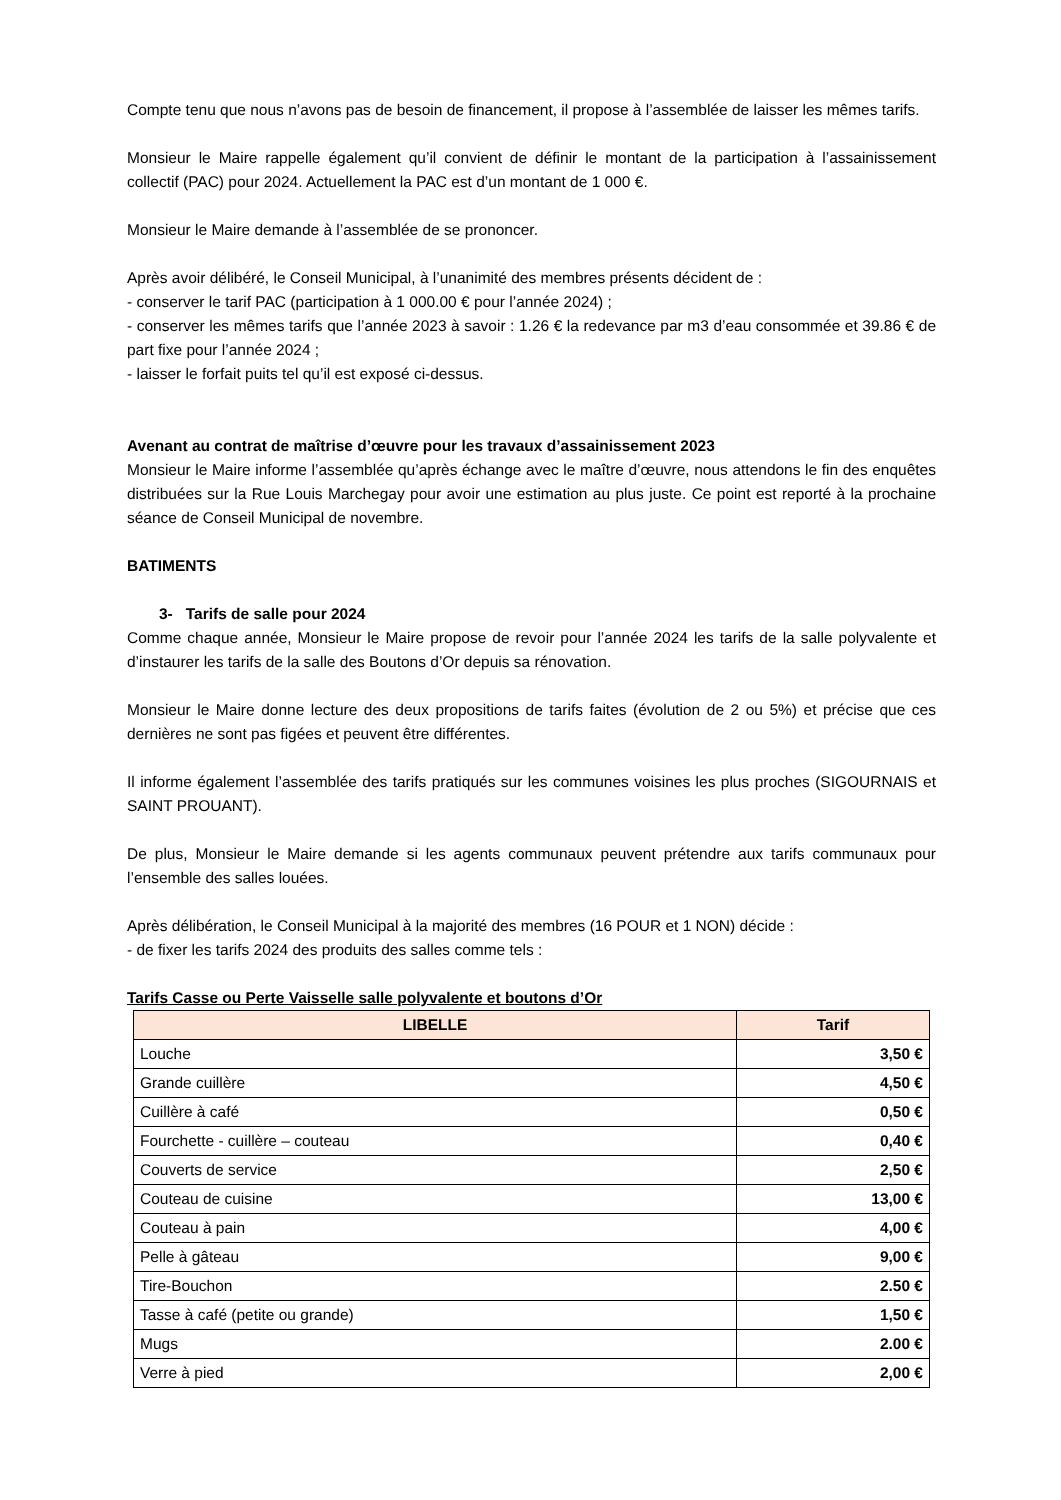Compte tenu que nous n’avons pas de besoin de financement, il propose à l’assemblée de laisser les mêmes tarifs.
Monsieur le Maire rappelle également qu’il convient de définir le montant de la participation à l’assainissement collectif (PAC) pour 2024. Actuellement la PAC est d’un montant de 1 000 €.
Monsieur le Maire demande à l’assemblée de se prononcer.
Après avoir délibéré, le Conseil Municipal, à l’unanimité des membres présents décident de :
- conserver le tarif PAC (participation à 1 000.00 € pour l’année 2024) ;
- conserver les mêmes tarifs que l’année 2023 à savoir : 1.26 € la redevance par m3 d’eau consommée et 39.86 € de part fixe pour l’année 2024 ;
- laisser le forfait puits tel qu’il est exposé ci-dessus.
Avenant au contrat de maîtrise d’œuvre pour les travaux d’assainissement 2023
Monsieur le Maire informe l’assemblée qu’après échange avec le maître d’œuvre, nous attendons le fin des enquêtes distribuées sur la Rue Louis Marchegay pour avoir une estimation au plus juste. Ce point est reporté à la prochaine séance de Conseil Municipal de novembre.
BATIMENTS
3- Tarifs de salle pour 2024
Comme chaque année, Monsieur le Maire propose de revoir pour l’année 2024 les tarifs de la salle polyvalente et d’instaurer les tarifs de la salle des Boutons d’Or depuis sa rénovation.
Monsieur le Maire donne lecture des deux propositions de tarifs faites (évolution de 2 ou 5%) et précise que ces dernières ne sont pas figées et peuvent être différentes.
Il informe également l’assemblée des tarifs pratiqués sur les communes voisines les plus proches (SIGOURNAIS et SAINT PROUANT).
De plus, Monsieur le Maire demande si les agents communaux peuvent prétendre aux tarifs communaux pour l’ensemble des salles louées.
Après délibération, le Conseil Municipal à la majorité des membres (16 POUR et 1 NON) décide :
- de fixer les tarifs 2024 des produits des salles comme tels :
Tarifs Casse ou Perte Vaisselle salle polyvalente et boutons d’Or
| LIBELLE | Tarif |
| --- | --- |
| Louche | 3,50 € |
| Grande cuillère | 4,50 € |
| Cuillère à café | 0,50 € |
| Fourchette - cuillère – couteau | 0,40 € |
| Couverts de service | 2,50 € |
| Couteau de cuisine | 13,00 € |
| Couteau à pain | 4,00 € |
| Pelle à gâteau | 9,00 € |
| Tire-Bouchon | 2.50 € |
| Tasse à café (petite ou grande) | 1,50 € |
| Mugs | 2.00 € |
| Verre à pied | 2,00 € |